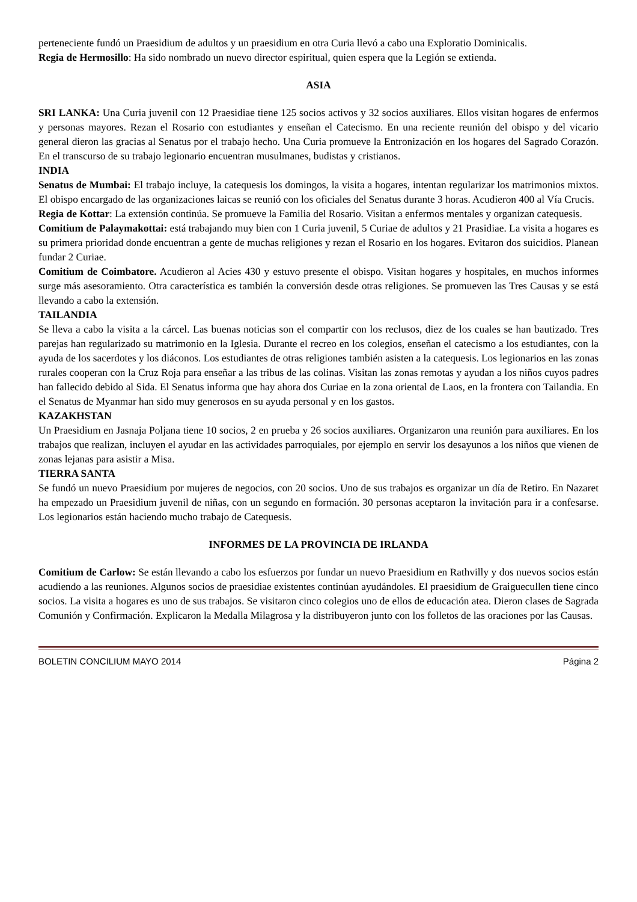perteneciente fundó un Praesidium de adultos y un praesidium en otra Curia llevó a cabo una Exploratio Dominicalis.
Regia de Hermosillo: Ha sido nombrado un nuevo director espiritual, quien espera que la Legión se extienda.
ASIA
SRI LANKA: Una Curia juvenil con 12 Praesidiae tiene 125 socios activos y 32 socios auxiliares. Ellos visitan hogares de enfermos y personas mayores. Rezan el Rosario con estudiantes y enseñan el Catecismo. En una reciente reunión del obispo y del vicario general dieron las gracias al Senatus por el trabajo hecho. Una Curia promueve la Entronización en los hogares del Sagrado Corazón. En el transcurso de su trabajo legionario encuentran musulmanes, budistas y cristianos.
INDIA
Senatus de Mumbai: El trabajo incluye, la catequesis los domingos, la visita a hogares, intentan regularizar los matrimonios mixtos. El obispo encargado de las organizaciones laicas se reunió con los oficiales del Senatus durante 3 horas. Acudieron 400 al Vía Crucis.
Regia de Kottar: La extensión continúa. Se promueve la Familia del Rosario. Visitan a enfermos mentales y organizan catequesis.
Comitium de Palaymakottai: está trabajando muy bien con 1 Curia juvenil, 5 Curiae de adultos y 21 Prasidiae. La visita a hogares es su primera prioridad donde encuentran a gente de muchas religiones y rezan el Rosario en los hogares. Evitaron dos suicidios. Planean fundar 2 Curiae.
Comitium de Coimbatore. Acudieron al Acies 430 y estuvo presente el obispo. Visitan hogares y hospitales, en muchos informes surge más asesoramiento. Otra característica es también la conversión desde otras religiones. Se promueven las Tres Causas y se está llevando a cabo la extensión.
TAILANDIA
Se lleva a cabo la visita a la cárcel. Las buenas noticias son el compartir con los reclusos, diez de los cuales se han bautizado. Tres parejas han regularizado su matrimonio en la Iglesia. Durante el recreo en los colegios, enseñan el catecismo a los estudiantes, con la ayuda de los sacerdotes y los diáconos. Los estudiantes de otras religiones también asisten a la catequesis. Los legionarios en las zonas rurales cooperan con la Cruz Roja para enseñar a las tribus de las colinas. Visitan las zonas remotas y ayudan a los niños cuyos padres han fallecido debido al Sida. El Senatus informa que hay ahora dos Curiae en la zona oriental de Laos, en la frontera con Tailandia. En el Senatus de Myanmar han sido muy generosos en su ayuda personal y en los gastos.
KAZAKHSTAN
Un Praesidium en Jasnaja Poljana tiene 10 socios, 2 en prueba y 26 socios auxiliares. Organizaron una reunión para auxiliares. En los trabajos que realizan, incluyen el ayudar en las actividades parroquiales, por ejemplo en servir los desayunos a los niños que vienen de zonas lejanas para asistir a Misa.
TIERRA SANTA
Se fundó un nuevo Praesidium por mujeres de negocios, con 20 socios. Uno de sus trabajos es organizar un día de Retiro. En Nazaret ha empezado un Praesidium juvenil de niñas, con un segundo en formación. 30 personas aceptaron la invitación para ir a confesarse. Los legionarios están haciendo mucho trabajo de Catequesis.
INFORMES DE LA PROVINCIA DE IRLANDA
Comitium de Carlow: Se están llevando a cabo los esfuerzos por fundar un nuevo Praesidium en Rathvilly y dos nuevos socios están acudiendo a las reuniones. Algunos socios de praesidiae existentes continúan ayudándoles. El praesidium de Graiguecullen tiene cinco socios. La visita a hogares es uno de sus trabajos. Se visitaron cinco colegios uno de ellos de educación atea. Dieron clases de Sagrada Comunión y Confirmación. Explicaron la Medalla Milagrosa y la distribuyeron junto con los folletos de las oraciones por las Causas.
BOLETIN CONCILIUM MAYO 2014 Página 2